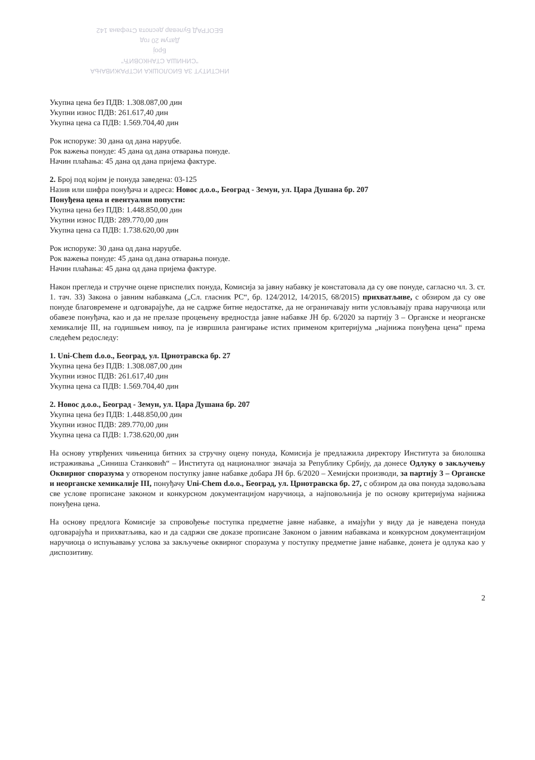ИНСТИТУТ ЗА БИОЛОШКА ИСТРАЖИВАЊА
"СИНИША СТАНКОВИЋ"
Број
Датум 20 год
БЕОГРАД Булевар деспота Стефана 142
Укупна цена без ПДВ: 1.308.087,00 дин
Укупни износ ПДВ: 261.617,40 дин
Укупна цена са ПДВ: 1.569.704,40 дин
Рок испоруке: 30 дана од дана наруџбе.
Рок важења понуде: 45 дана од дана отварања понуде.
Начин плаћања: 45 дана од дана пријема фактуре.
2. Број под којим је понуда заведена: 03-125
Назив или шифра понуђача и адреса: Новос д.о.о., Београд - Земун, ул. Цара Душана бр. 207
Понуђена цена и евентуални попусти:
Укупна цена без ПДВ: 1.448.850,00 дин
Укупни износ ПДВ: 289.770,00 дин
Укупна цена са ПДВ: 1.738.620,00 дин
Рок испоруке: 30 дана од дана наруџбе.
Рок важења понуде: 45 дана од дана отварања понуде.
Начин плаћања: 45 дана од дана пријема фактуре.
Након прегледа и стручне оцене приспелих понуда, Комисија за јавну набавку је констатовала да су ове понуде, сагласно чл. 3. ст. 1. тач. 33) Закона о јавним набавкама („Сл. гласник РС“, бр. 124/2012, 14/2015, 68/2015) прихватљиве, с обзиром да су ове понуде благовремене и одговарајуће, да не садрже битне недостатке, да не ограничавају нити условљавају права наручиоца или обавезе понуђача, као и да не прелазе процењену вредностда јавне набавке ЈН бр. 6/2020 за партију 3 – Органске и неорганске хемикалије III, на годишњем нивоу, па је извршила рангирање истих применом критеријума „најнижа понуђена цена“ према следећем редоследу:
1. Uni-Chem d.o.o., Београд, ул. Црнотравска бр. 27
Укупна цена без ПДВ: 1.308.087,00 дин
Укупни износ ПДВ: 261.617,40 дин
Укупна цена са ПДВ: 1.569.704,40 дин
2. Новос д.о.о., Београд - Земун, ул. Цара Душана бр. 207
Укупна цена без ПДВ: 1.448.850,00 дин
Укупни износ ПДВ: 289.770,00 дин
Укупна цена са ПДВ: 1.738.620,00 дин
На основу утврђених чињеница битних за стручну оцену понуда, Комисија је предлажила директору Института за биолошка истраживања „Синиша Станковић“ – Института од националног значаја за Републику Србију, да донесе Одлуку о закључењу Оквирног споразума у отвореном поступку јавне набавке добара ЈН бр. 6/2020 – Хемијски производи, за партију 3 – Органске и неорганске хемикалије III, понуђачу Uni-Chem d.o.o., Београд, ул. Црнотравска бр. 27, с обзиром да ова понуда задовољава све услове прописане законом и конкурсном документацијом наручиоца, а најповољнија је по основу критеријума најнижа понуђена цена.
На основу предлога Комисије за спровођење поступка предметне јавне набавке, а имајући у виду да је наведена понуда одговарајућа и прихватљива, као и да садржи све доказе прописане Законом о јавним набавкама и конкурсном документацијом наручиоца о испуњавању услова за закључење оквирног споразума у поступку предметне јавне набавке, донета је одлука као у диспозитиву.
2